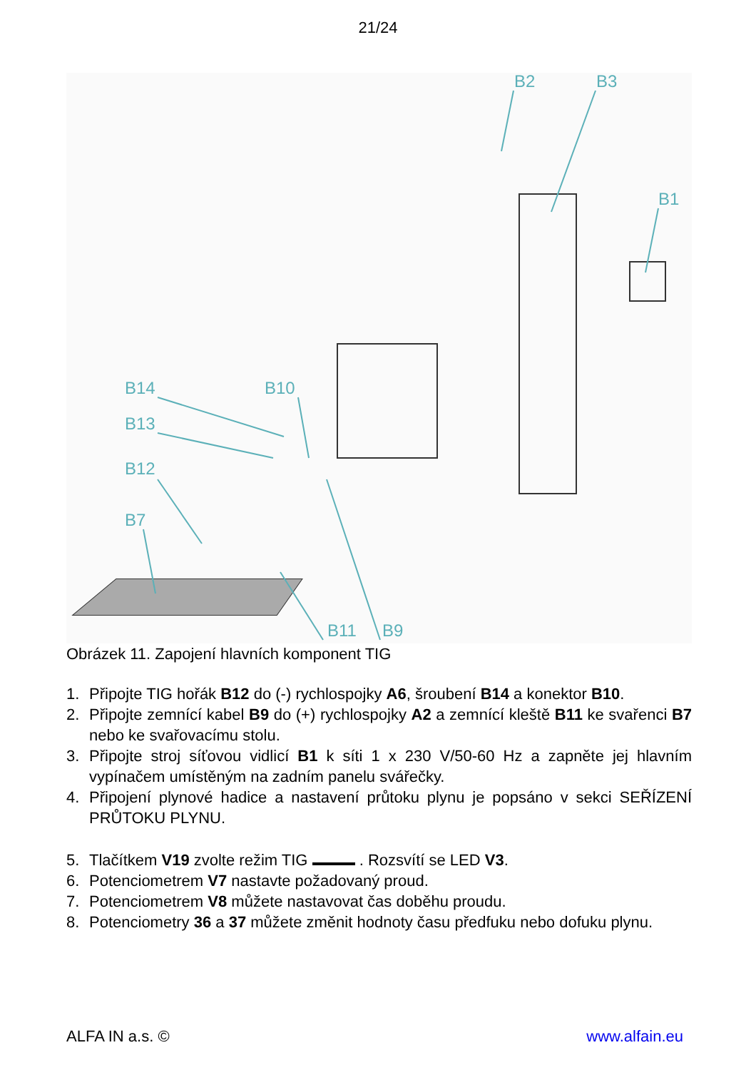21/24
B2
B3
B1
B14
B10
B13
B12
B7
B11
B9
Obrázek 11. Zapojení hlavních komponent TIG
1. Připojte TIG hořák B12 do (-) rychlospojky A6, šroubení B14 a konektor B10.
2. Připojte zemnící kabel B9 do (+) rychlospojky A2 a zemnící kleště B11 ke svařenci B7 nebo ke svařovacímu stolu.
3. Připojte stroj síťovou vidlicí B1 k síti 1 x 230 V/50-60 Hz a zapněte jej hlavním vypínačem umístěným na zadním panelu svářečky.
4. Připojení plynové hadice a nastavení průtoku plynu je popsáno v sekci SEŘÍZENÍ PRŮTOKU PLYNU.
5. Tlačítkem V19 zvolte režim TIG . Rozsvítí se LED V3.
6. Potenciometrem V7 nastavte požadovaný proud.
7. Potenciometrem V8 můžete nastavovat čas doběhu proudu.
8. Potenciometry 36 a 37 můžete změnit hodnoty času předfuku nebo dofuku plynu.
ALFA IN a.s. © www.alfain.eu